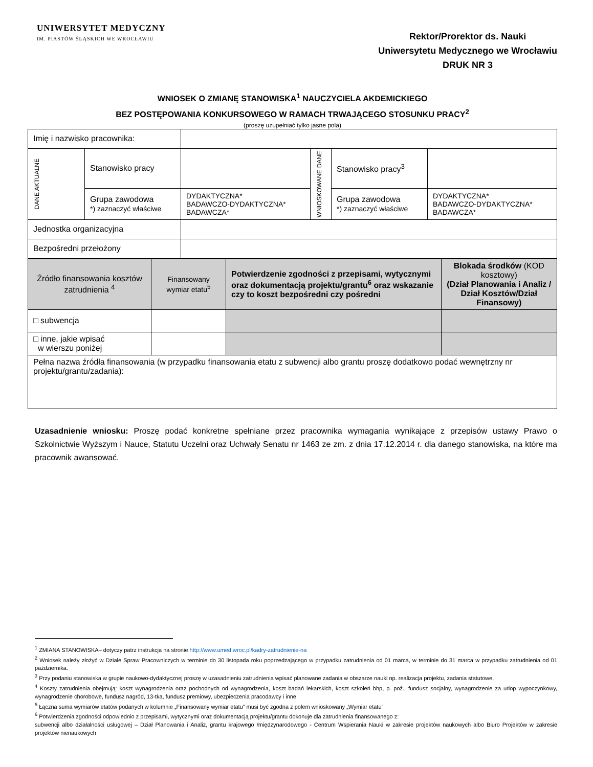UNIWERSYTET MEDYCZNY
IM. PIASTÓW ŚLĄSKICH WE WROCŁAWIU
Rektor/Prorektor ds. Nauki
Uniwersytetu Medycznego we Wrocławiu
DRUK NR 3
WNIOSEK O ZMIANĘ STANOWISKA<sup>1</sup> NAUCZYCIELA AKDEMICKIEGO
BEZ POSTĘPOWANIA KONKURSOWEGO W RAMACH TRWAJĄCEGO STOSUNKU PRACY<sup>2</sup>
(proszę uzupełniać tylko jasne pola)
| Imię i nazwisko pracownika: | | | | | |
| DANE AKTUALNE | Stanowisko pracy | | WNIOSKOWANE DANE | Stanowisko pracy<sup>3</sup> | |
| | Grupa zawodowa *) zaznaczyć właściwe | DYDAKTYCZNA* BADAWCZO-DYDAKTYCZNA* BADAWCZA* | | Grupa zawodowa *) zaznaczyć właściwe | DYDAKTYCZNA* BADAWCZO-DYDAKTYCZNA* BADAWCZA* |
| Jednostka organizacyjna | | | | | |
| Bezpośredni przełożony | | | | | |
| Źródło finansowania kosztów zatrudnienia <sup>4</sup> | Finansowany wymiar etatu<sup>5</sup> | Potwierdzenie zgodności z przepisami, wytycznymi oraz dokumentacją projektu/grantu<sup>6</sup> oraz wskazanie czy to koszt bezpośredni czy pośredni | Blokada środków (KOD kosztowy) (Dział Planowania i Analiz / Dział Kosztów/Dział Finansowy) |
| □ subwencja | | | |
| □ inne, jakie wpisać w wierszu poniżej | | | |
| Pełna nazwa źródła finansowania (w przypadku finansowania etatu z subwencji albo grantu proszę dodatkowo podać wewnętrzny nr projektu/grantu/zadania): | | | |
Uzasadnienie wniosku: Proszę podać konkretne spełniane przez pracownika wymagania wynikające z przepisów ustawy Prawo o Szkolnictwie Wyższym i Nauce, Statutu Uczelni oraz Uchwały Senatu nr 1463 ze zm. z dnia 17.12.2014 r. dla danego stanowiska, na które ma pracownik awansować.
<sup>1</sup> ZMIANA STANOWISKA– dotyczy patrz instrukcja na stronie http://www.umed.wroc.pl/kadry-zatrudnienie-na
<sup>2</sup> Wniosek należy złożyć w Dziale Spraw Pracowniczych w terminie do 30 listopada roku poprzedzającego w przypadku zatrudnienia od 01 marca, w terminie do 31 marca w przypadku zatrudnienia od 01 października.
<sup>3</sup> Przy podaniu stanowiska w grupie naukowo-dydaktycznej proszę w uzasadnieniu zatrudnienia wpisać planowane zadania w obszarze nauki np. realizacja projektu, zadania statutowe.
<sup>4</sup> Koszty zatrudnienia obejmują: koszt wynagrodzenia oraz pochodnych od wynagrodzenia, koszt badań lekarskich, koszt szkoleń bhp, p. poż., fundusz socjalny, wynagrodzenie za urlop wypoczynkowy, wynagrodzenie chorobowe, fundusz nagród, 13-tka, fundusz premiowy, ubezpieczenia pracodawcy i inne
<sup>5</sup> Łączna suma wymiarów etatów podanych w kolumnie „Finansowany wymiar etatu” musi być zgodna z polem wnioskowany „Wymiar etatu”
<sup>6</sup> Potwierdzenia zgodności odpowiednio z przepisami, wytycznymi oraz dokumentacją projektu/grantu dokonuje dla zatrudnienia finansowanego z:
subwencji albo działalności usługowej – Dział Planowania i Analiz, grantu krajowego /międzynarodowego - Centrum Wspierania Nauki w zakresie projektów naukowych albo Biuro Projektów w zakresie projektów nienaukowych